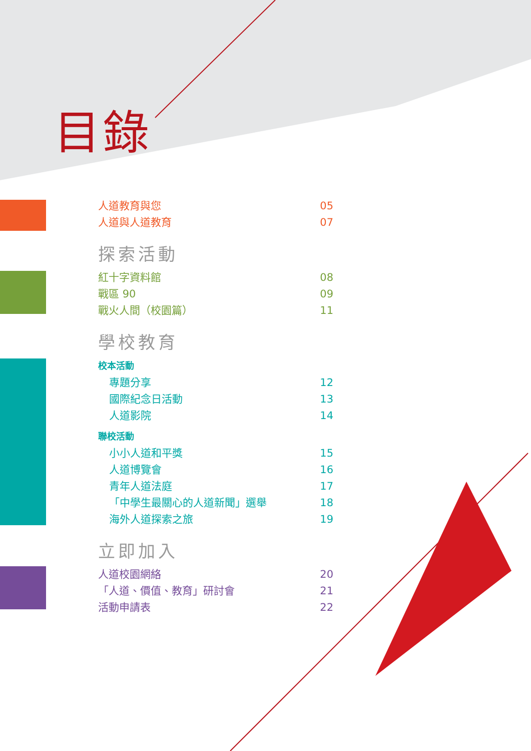目錄
人道教育與您 05
人道與人道教育 07
探索活動
紅十字資料館 08
戰區 90 09
戰火人間（校園篇） 11
學校教育
校本活動
專題分享 12
國際紀念日活動 13
人道影院 14
聯校活動
小小人道和平獎 15
人道博覽會 16
青年人道法庭 17
「中學生最關心的人道新聞」選舉 18
海外人道探索之旅 19
立即加入
人道校園網絡 20
「人道、價值、教育」研討會 21
活動申請表 22